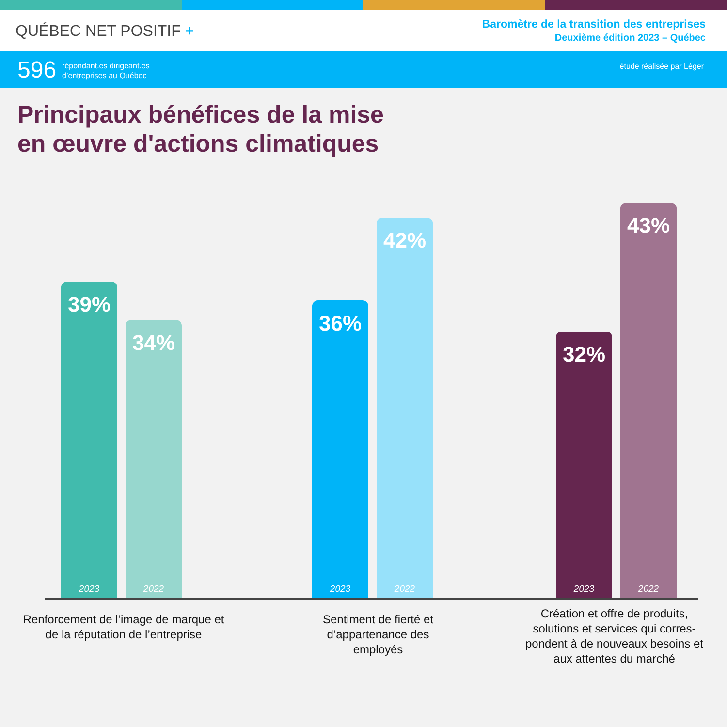QUÉBEC NET POSITIF +
Baromètre de la transition des entreprises
Deuxième édition 2023 – Québec
596 répondant.es dirigeant.es
d’entreprises au Québec
étude réalisée par Léger
Principaux bénéfices de la mise
en œuvre d'actions climatiques
39%
2023
34%
2022
36%
2023
42%
2022
32%
2023
43%
2022
Renforcement de l’image de marque et de la réputation de l’entreprise
Sentiment de fierté et d’appartenance des employés
Création et offre de produits, solutions et services qui corres-pondent à de nouveaux besoins et aux attentes du marché